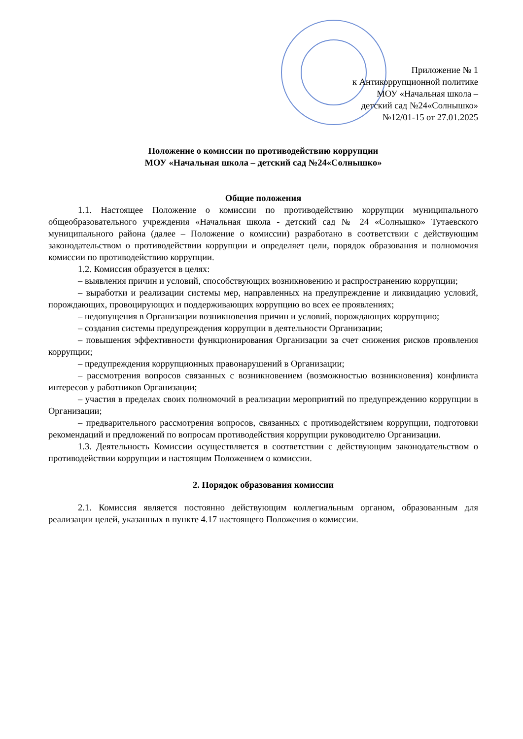Приложение № 1
к Антикоррупционной политике
МОУ «Начальная школа –
детский сад №24«Солнышко»
№12/01-15 от 27.01.2025
Положение о комиссии по противодействию коррупции
МОУ «Начальная школа – детский сад №24«Солнышко»
Общие положения
1.1. Настоящее Положение о комиссии по противодействию коррупции муниципального общеобразовательного учреждения «Начальная школа - детский сад № 24 «Солнышко» Тутаевского муниципального района (далее – Положение о комиссии) разработано в соответствии с действующим законодательством о противодействии коррупции и определяет цели, порядок образования и полномочия комиссии по противодействию коррупции.
1.2. Комиссия образуется в целях:
– выявления причин и условий, способствующих возникновению и распространению коррупции;
– выработки и реализации системы мер, направленных на предупреждение и ликвидацию условий, порождающих, провоцирующих и поддерживающих коррупцию во всех ее проявлениях;
– недопущения в Организации возникновения причин и условий, порождающих коррупцию;
– создания системы предупреждения коррупции в деятельности Организации;
– повышения эффективности функционирования Организации за счет снижения рисков проявления коррупции;
– предупреждения коррупционных правонарушений в Организации;
– рассмотрения вопросов связанных с возникновением (возможностью возникновения) конфликта интересов у работников Организации;
– участия в пределах своих полномочий в реализации мероприятий по предупреждению коррупции в Организации;
– предварительного рассмотрения вопросов, связанных с противодействием коррупции, подготовки рекомендаций и предложений по вопросам противодействия коррупции руководителю Организации.
1.3. Деятельность Комиссии осуществляется в соответствии с действующим законодательством о противодействии коррупции и настоящим Положением о комиссии.
2. Порядок образования комиссии
2.1. Комиссия является постоянно действующим коллегиальным органом, образованным для реализации целей, указанных в пункте 4.17 настоящего Положения о комиссии.